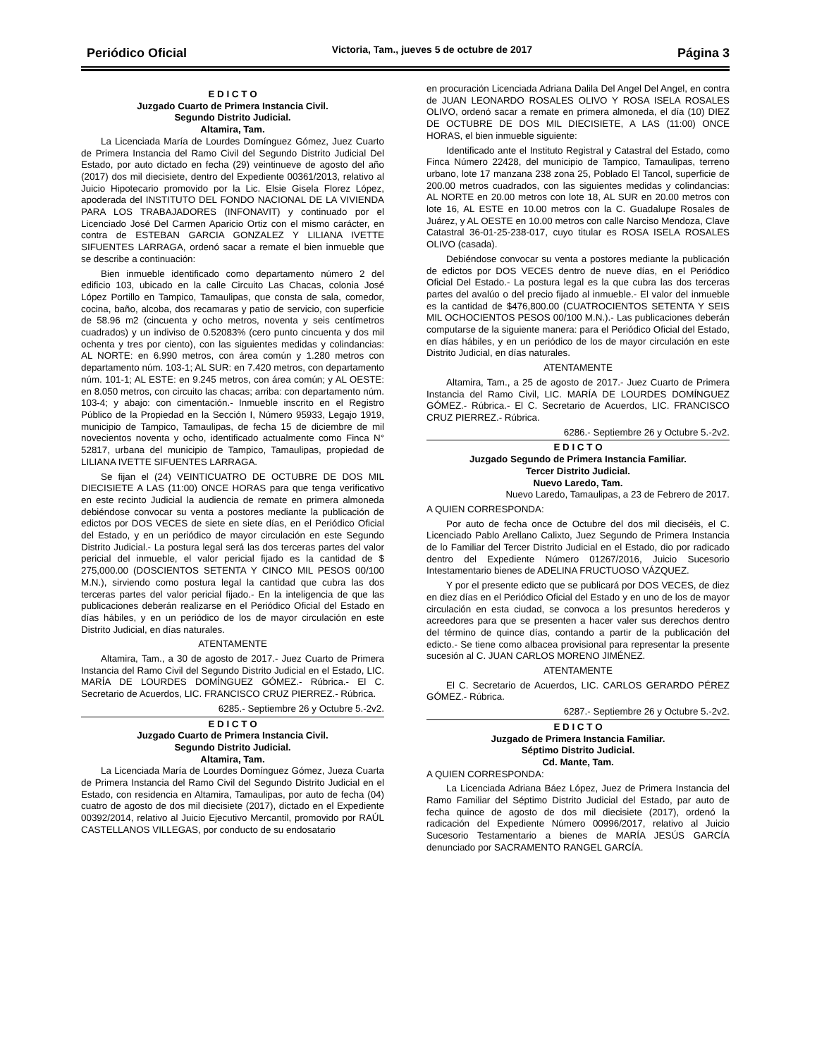Periódico Oficial Victoria, Tam., jueves 5 de octubre de 2017 Página 3
E D I C T O
Juzgado Cuarto de Primera Instancia Civil.
Segundo Distrito Judicial.
Altamira, Tam.
La Licenciada María de Lourdes Domínguez Gómez, Juez Cuarto de Primera Instancia del Ramo Civil del Segundo Distrito Judicial Del Estado, por auto dictado en fecha (29) veintinueve de agosto del año (2017) dos mil diecisiete, dentro del Expediente 00361/2013, relativo al Juicio Hipotecario promovido por la Lic. Elsie Gisela Florez López, apoderada del INSTITUTO DEL FONDO NACIONAL DE LA VIVIENDA PARA LOS TRABAJADORES (INFONAVIT) y continuado por el Licenciado José Del Carmen Aparicio Ortiz con el mismo carácter, en contra de ESTEBAN GARCIA GONZALEZ Y LILIANA IVETTE SIFUENTES LARRAGA, ordenó sacar a remate el bien inmueble que se describe a continuación:
Bien inmueble identificado como departamento número 2 del edificio 103, ubicado en la calle Circuito Las Chacas, colonia José López Portillo en Tampico, Tamaulipas, que consta de sala, comedor, cocina, baño, alcoba, dos recamaras y patio de servicio, con superficie de 58.96 m2 (cincuenta y ocho metros, noventa y seis centímetros cuadrados) y un indiviso de 0.52083% (cero punto cincuenta y dos mil ochenta y tres por ciento), con las siguientes medidas y colindancias: AL NORTE: en 6.990 metros, con área común y 1.280 metros con departamento núm. 103-1; AL SUR: en 7.420 metros, con departamento núm. 101-1; AL ESTE: en 9.245 metros, con área común; y AL OESTE: en 8.050 metros, con circuito las chacas; arriba: con departamento núm. 103-4; y abajo: con cimentación.- Inmueble inscrito en el Registro Público de la Propiedad en la Sección I, Número 95933, Legajo 1919, municipio de Tampico, Tamaulipas, de fecha 15 de diciembre de mil novecientos noventa y ocho, identificado actualmente como Finca N° 52817, urbana del municipio de Tampico, Tamaulipas, propiedad de LILIANA IVETTE SIFUENTES LARRAGA.
Se fijan el (24) VEINTICUATRO DE OCTUBRE DE DOS MIL DIECISIETE A LAS (11:00) ONCE HORAS para que tenga verificativo en este recinto Judicial la audiencia de remate en primera almoneda debiéndose convocar su venta a postores mediante la publicación de edictos por DOS VECES de siete en siete días, en el Periódico Oficial del Estado, y en un periódico de mayor circulación en este Segundo Distrito Judicial.- La postura legal será las dos terceras partes del valor pericial del inmueble, el valor pericial fijado es la cantidad de $ 275,000.00 (DOSCIENTOS SETENTA Y CINCO MIL PESOS 00/100 M.N.), sirviendo como postura legal la cantidad que cubra las dos terceras partes del valor pericial fijado.- En la inteligencia de que las publicaciones deberán realizarse en el Periódico Oficial del Estado en días hábiles, y en un periódico de los de mayor circulación en este Distrito Judicial, en días naturales.
ATENTAMENTE
Altamira, Tam., a 30 de agosto de 2017.- Juez Cuarto de Primera Instancia del Ramo Civil del Segundo Distrito Judicial en el Estado, LIC. MARÍA DE LOURDES DOMÍNGUEZ GÓMEZ.- Rúbrica.- El C. Secretario de Acuerdos, LIC. FRANCISCO CRUZ PIERREZ.- Rúbrica.
6285.- Septiembre 26 y Octubre 5.-2v2.
E D I C T O
Juzgado Cuarto de Primera Instancia Civil.
Segundo Distrito Judicial.
Altamira, Tam.
La Licenciada María de Lourdes Domínguez Gómez, Jueza Cuarta de Primera Instancia del Ramo Civil del Segundo Distrito Judicial en el Estado, con residencia en Altamira, Tamaulipas, por auto de fecha (04) cuatro de agosto de dos mil diecisiete (2017), dictado en el Expediente 00392/2014, relativo al Juicio Ejecutivo Mercantil, promovido por RAÚL CASTELLANOS VILLEGAS, por conducto de su endosatario
en procuración Licenciada Adriana Dalila Del Angel Del Angel, en contra de JUAN LEONARDO ROSALES OLIVO Y ROSA ISELA ROSALES OLIVO, ordenó sacar a remate en primera almoneda, el día (10) DIEZ DE OCTUBRE DE DOS MIL DIECISIETE, A LAS (11:00) ONCE HORAS, el bien inmueble siguiente:
Identificado ante el Instituto Registral y Catastral del Estado, como Finca Número 22428, del municipio de Tampico, Tamaulipas, terreno urbano, lote 17 manzana 238 zona 25, Poblado El Tancol, superficie de 200.00 metros cuadrados, con las siguientes medidas y colindancias: AL NORTE en 20.00 metros con lote 18, AL SUR en 20.00 metros con lote 16, AL ESTE en 10.00 metros con la C. Guadalupe Rosales de Juárez, y AL OESTE en 10.00 metros con calle Narciso Mendoza, Clave Catastral 36-01-25-238-017, cuyo titular es ROSA ISELA ROSALES OLIVO (casada).
Debiéndose convocar su venta a postores mediante la publicación de edictos por DOS VECES dentro de nueve días, en el Periódico Oficial Del Estado.- La postura legal es la que cubra las dos terceras partes del avalúo o del precio fijado al inmueble.- El valor del inmueble es la cantidad de $476,800.00 (CUATROCIENTOS SETENTA Y SEIS MIL OCHOCIENTOS PESOS 00/100 M.N.).- Las publicaciones deberán computarse de la siguiente manera: para el Periódico Oficial del Estado, en días hábiles, y en un periódico de los de mayor circulación en este Distrito Judicial, en días naturales.
ATENTAMENTE
Altamira, Tam., a 25 de agosto de 2017.- Juez Cuarto de Primera Instancia del Ramo Civil, LIC. MARÍA DE LOURDES DOMÍNGUEZ GÓMEZ.- Rúbrica.- El C. Secretario de Acuerdos, LIC. FRANCISCO CRUZ PIERREZ.- Rúbrica.
6286.- Septiembre 26 y Octubre 5.-2v2.
E D I C T O
Juzgado Segundo de Primera Instancia Familiar.
Tercer Distrito Judicial.
Nuevo Laredo, Tam.
Nuevo Laredo, Tamaulipas, a 23 de Febrero de 2017.
A QUIEN CORRESPONDA:
Por auto de fecha once de Octubre del dos mil dieciséis, el C. Licenciado Pablo Arellano Calixto, Juez Segundo de Primera Instancia de lo Familiar del Tercer Distrito Judicial en el Estado, dio por radicado dentro del Expediente Número 01267/2016, Juicio Sucesorio Intestamentario bienes de ADELINA FRUCTUOSO VÁZQUEZ.
Y por el presente edicto que se publicará por DOS VECES, de diez en diez días en el Periódico Oficial del Estado y en uno de los de mayor circulación en esta ciudad, se convoca a los presuntos herederos y acreedores para que se presenten a hacer valer sus derechos dentro del término de quince días, contando a partir de la publicación del edicto.- Se tiene como albacea provisional para representar la presente sucesión al C. JUAN CARLOS MORENO JIMÉNEZ.
ATENTAMENTE
El C. Secretario de Acuerdos, LIC. CARLOS GERARDO PÉREZ GÓMEZ.- Rúbrica.
6287.- Septiembre 26 y Octubre 5.-2v2.
E D I C T O
Juzgado de Primera Instancia Familiar.
Séptimo Distrito Judicial.
Cd. Mante, Tam.
A QUIEN CORRESPONDA:
La Licenciada Adriana Báez López, Juez de Primera Instancia del Ramo Familiar del Séptimo Distrito Judicial del Estado, par auto de fecha quince de agosto de dos mil diecisiete (2017), ordenó la radicación del Expediente Número 00996/2017, relativo al Juicio Sucesorio Testamentario a bienes de MARÍA JESÚS GARCÍA denunciado por SACRAMENTO RANGEL GARCÍA.